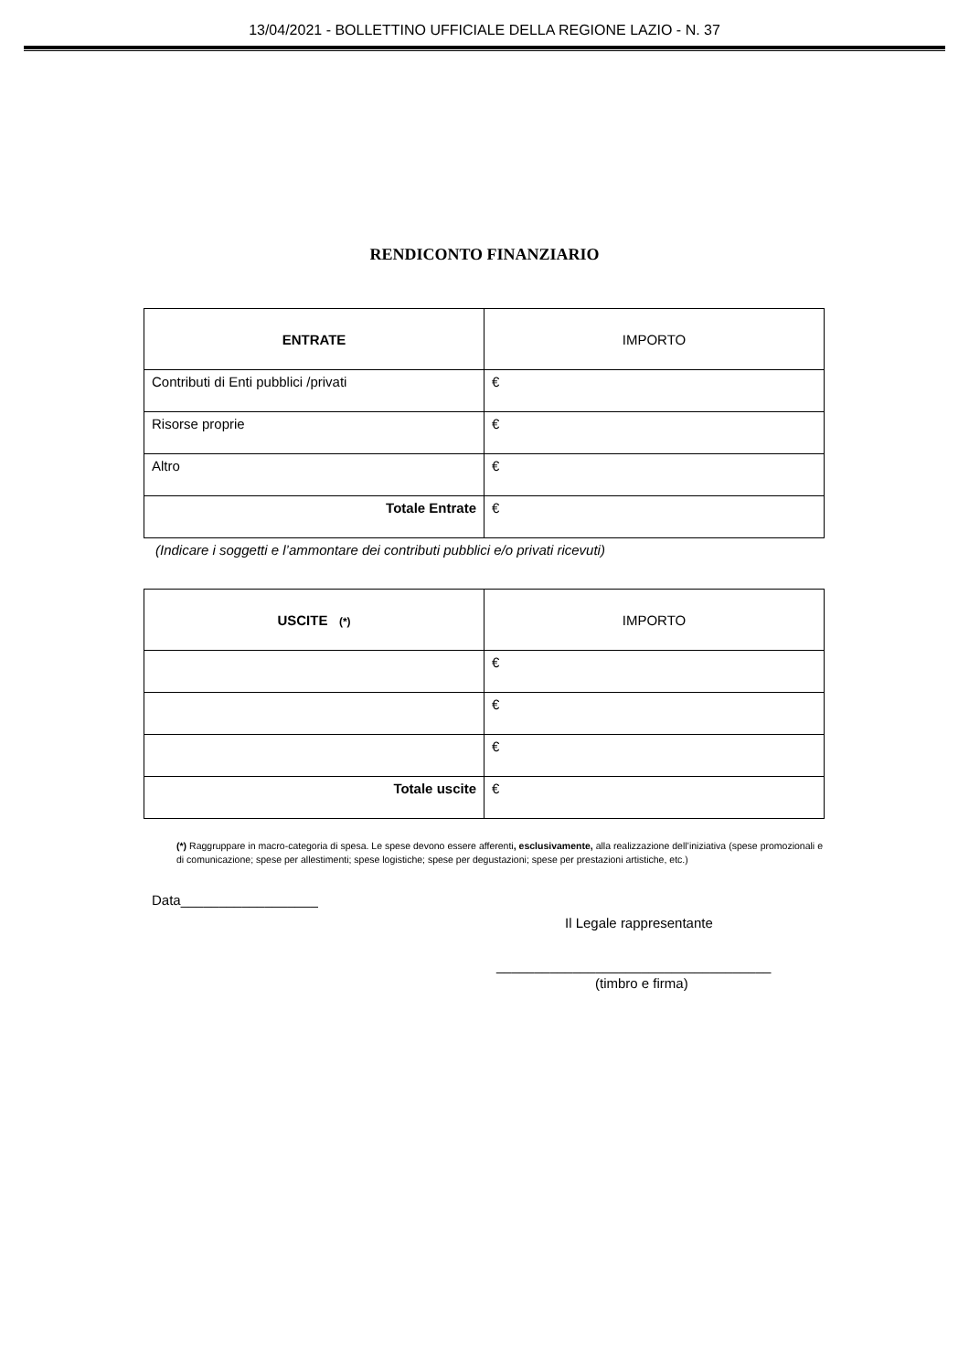13/04/2021 - BOLLETTINO UFFICIALE DELLA REGIONE LAZIO - N. 37
RENDICONTO FINANZIARIO
| ENTRATE | IMPORTO |
| --- | --- |
| Contributi di Enti pubblici /privati | € |
| Risorse proprie | € |
| Altro | € |
| Totale Entrate | € |
(Indicare i soggetti e l’ammontare dei contributi pubblici e/o privati ricevuti)
| USCITE (*) | IMPORTO |
| --- | --- |
| | € |
| | € |
| | € |
| Totale uscite | € |
(*) Raggruppare in macro-categoria di spesa. Le spese devono essere afferenti, esclusivamente, alla realizzazione dell’iniziativa (spese promozionali e di comunicazione; spese per allestimenti; spese logistiche; spese per degustazioni; spese per prestazioni artistiche, etc.)
Data__________________
Il Legale rappresentante
____________________________________
(timbro e firma)